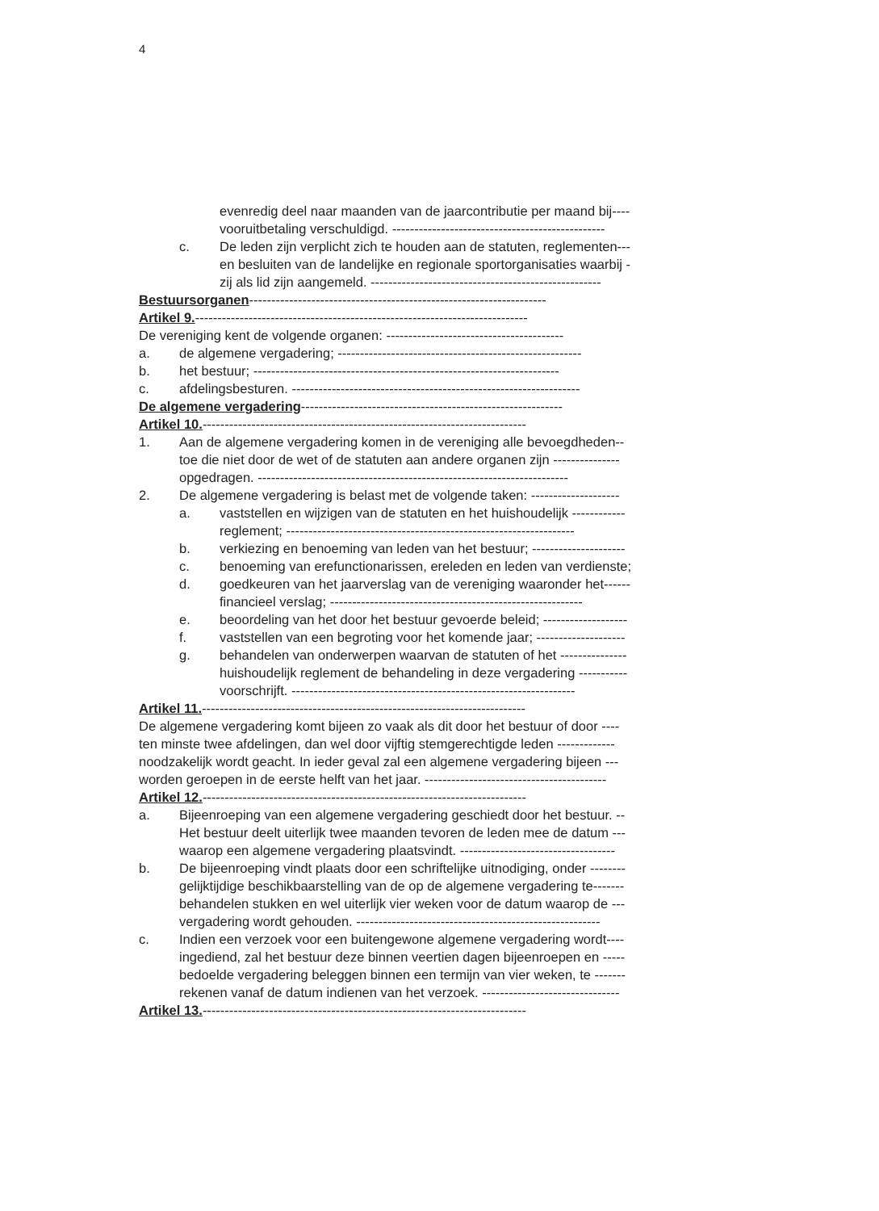4
evenredig deel naar maanden van de jaarcontributie per maand bij----
vooruitbetaling verschuldigd. ------------------------------------------------
c. De leden zijn verplicht zich te houden aan de statuten, reglementen---
en besluiten van de landelijke en regionale sportorganisaties waarbij -
zij als lid zijn aangemeld. ----------------------------------------------------
Bestuursorganen -------------------------------------------------------------------
Artikel 9. ---------------------------------------------------------------------------
De vereniging kent de volgende organen: ----------------------------------------
a. de algemene vergadering; -------------------------------------------------------
b. het bestuur; ---------------------------------------------------------------------
c. afdelingsbesturen. -----------------------------------------------------------------
De algemene vergadering -----------------------------------------------------------
Artikel 10. -------------------------------------------------------------------------
1. Aan de algemene vergadering komen in de vereniging alle bevoegdheden--
toe die niet door de wet of de statuten aan andere organen zijn ---------------
opgedragen. ----------------------------------------------------------------------
2. De algemene vergadering is belast met de volgende taken: --------------------
a. vaststellen en wijzigen van de statuten en het huishoudelijk ------------
reglement; -----------------------------------------------------------------
b. verkiezing en benoeming van leden van het bestuur; ---------------------
c. benoeming van erefunctionarissen, ereleden en leden van verdienste;
d. goedkeuren van het jaarverslag van de vereniging waaronder het------
financieel verslag; ---------------------------------------------------------
e. beoordeling van het door het bestuur gevoerde beleid; -------------------
f. vaststellen van een begroting voor het komende jaar; --------------------
g. behandelen van onderwerpen waarvan de statuten of het ---------------
huishoudelijk reglement de behandeling in deze vergadering -----------
voorschrijft. ----------------------------------------------------------------
Artikel 11. -------------------------------------------------------------------------
De algemene vergadering komt bijeen zo vaak als dit door het bestuur of door ----
ten minste twee afdelingen, dan wel door vijftig stemgerechtigde leden -------------
noodzakelijk wordt geacht. In ieder geval zal een algemene vergadering bijeen ---
worden geroepen in de eerste helft van het jaar. -----------------------------------------
Artikel 12. -------------------------------------------------------------------------
a. Bijeenroeping van een algemene vergadering geschiedt door het bestuur. --
Het bestuur deelt uiterlijk twee maanden tevoren de leden mee de datum ---
waarop een algemene vergadering plaatsvindt. -----------------------------------
b. De bijeenroeping vindt plaats door een schriftelijke uitnodiging, onder --------
gelijktijdige beschikbaarstelling van de op de algemene vergadering te-------
behandelen stukken en wel uiterlijk vier weken voor de datum waarop de ---
vergadering wordt gehouden. -------------------------------------------------------
c. Indien een verzoek voor een buitengewone algemene vergadering wordt----
ingediend, zal het bestuur deze binnen veertien dagen bijeenroepen en -----
bedoelde vergadering beleggen binnen een termijn van vier weken, te -------
rekenen vanaf de datum indienen van het verzoek. -------------------------------
Artikel 13. -------------------------------------------------------------------------